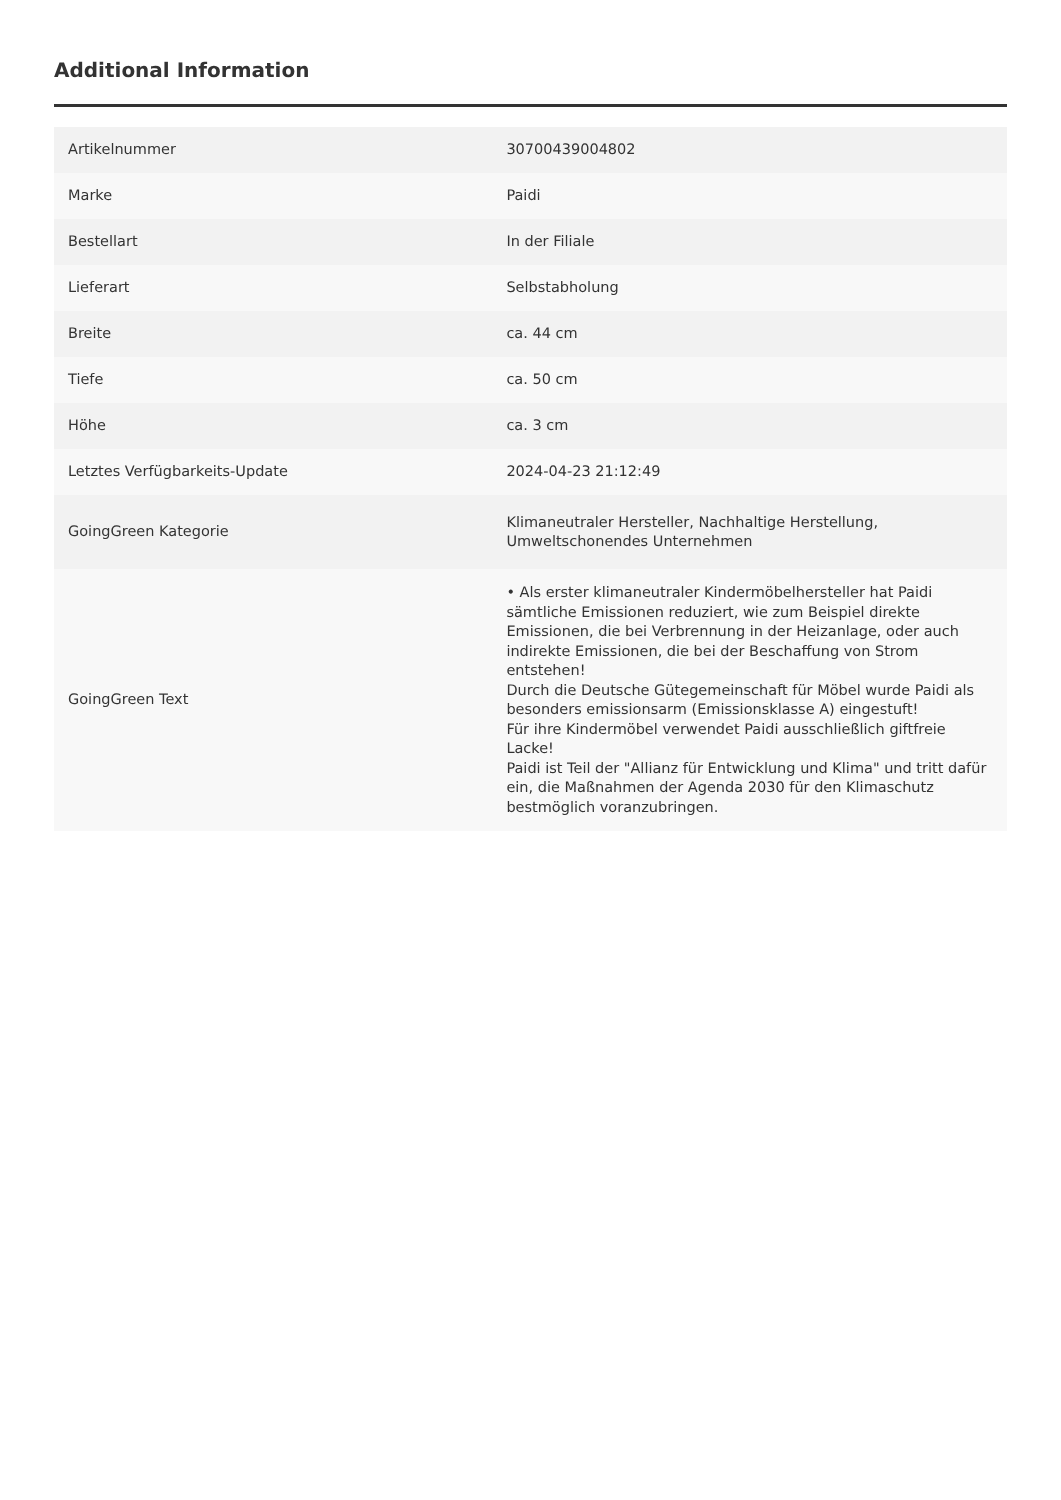Additional Information
| Artikelnummer | 30700439004802 |
| Marke | Paidi |
| Bestellart | In der Filiale |
| Lieferart | Selbstabholung |
| Breite | ca. 44 cm |
| Tiefe | ca. 50 cm |
| Höhe | ca. 3 cm |
| Letztes Verfügbarkeits-Update | 2024-04-23 21:12:49 |
| GoingGreen Kategorie | Klimaneutraler Hersteller, Nachhaltige Herstellung, Umweltschonendes Unternehmen |
| GoingGreen Text | • Als erster klimaneutraler Kindermöbelhersteller hat Paidi sämtliche Emissionen reduziert, wie zum Beispiel direkte Emissionen, die bei Verbrennung in der Heizanlage, oder auch indirekte Emissionen, die bei der Beschaffung von Strom entstehen! Durch die Deutsche Gütegemeinschaft für Möbel wurde Paidi als besonders emissionsarm (Emissionsklasse A) eingestuft! Für ihre Kindermöbel verwendet Paidi ausschließlich giftfreie Lacke! Paidi ist Teil der "Allianz für Entwicklung und Klima" und tritt dafür ein, die Maßnahmen der Agenda 2030 für den Klimaschutz bestmöglich voranzubringen. |